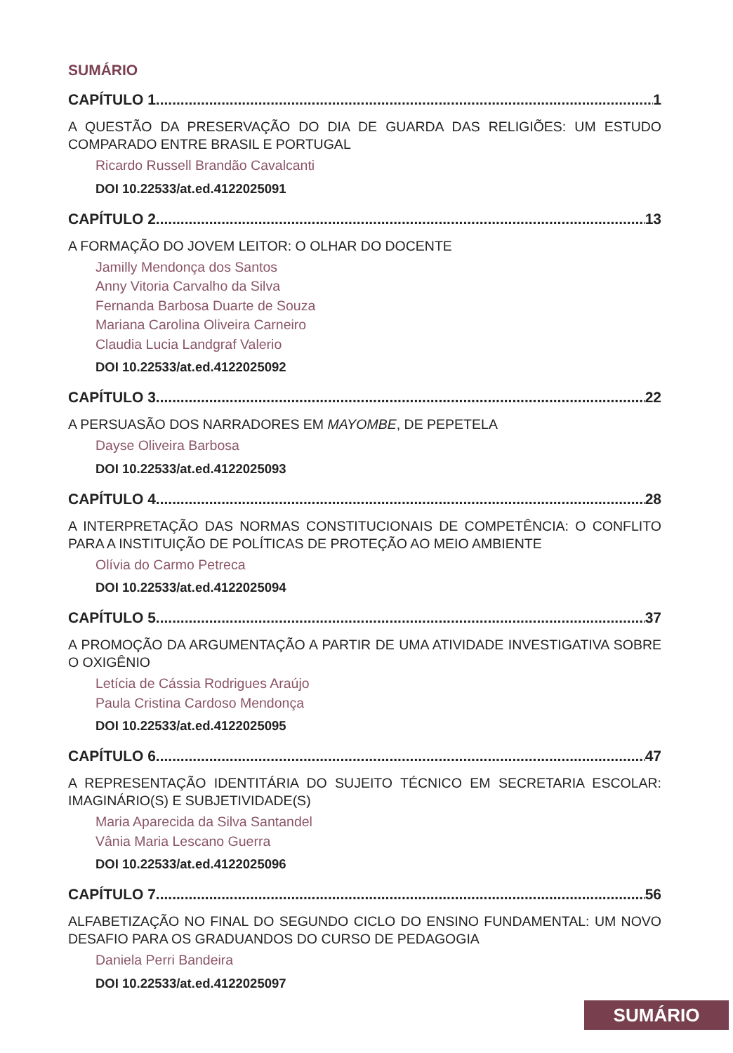SUMÁRIO
CAPÍTULO 1 1
A QUESTÃO DA PRESERVAÇÃO DO DIA DE GUARDA DAS RELIGIÕES: UM ESTUDO COMPARADO ENTRE BRASIL E PORTUGAL
Ricardo Russell Brandão Cavalcanti
DOI 10.22533/at.ed.4122025091
CAPÍTULO 2 13
A FORMAÇÃO DO JOVEM LEITOR: O OLHAR DO DOCENTE
Jamilly Mendonça dos Santos
Anny Vitoria Carvalho da Silva
Fernanda Barbosa Duarte de Souza
Mariana Carolina Oliveira Carneiro
Claudia Lucia Landgraf Valerio
DOI 10.22533/at.ed.4122025092
CAPÍTULO 3 22
A PERSUASÃO DOS NARRADORES EM MAYOMBE, DE PEPETELA
Dayse Oliveira Barbosa
DOI 10.22533/at.ed.4122025093
CAPÍTULO 4 28
A INTERPRETAÇÃO DAS NORMAS CONSTITUCIONAIS DE COMPETÊNCIA: O CONFLITO PARA A INSTITUIÇÃO DE POLÍTICAS DE PROTEÇÃO AO MEIO AMBIENTE
Olívia do Carmo Petreca
DOI 10.22533/at.ed.4122025094
CAPÍTULO 5 37
A PROMOÇÃO DA ARGUMENTAÇÃO A PARTIR DE UMA ATIVIDADE INVESTIGATIVA SOBRE O OXIGÊNIO
Letícia de Cássia Rodrigues Araújo
Paula Cristina Cardoso Mendonça
DOI 10.22533/at.ed.4122025095
CAPÍTULO 6 47
A REPRESENTAÇÃO IDENTITÁRIA DO SUJEITO TÉCNICO EM SECRETARIA ESCOLAR: IMAGINÁRIO(S) E SUBJETIVIDADE(S)
Maria Aparecida da Silva Santandel
Vânia Maria Lescano Guerra
DOI 10.22533/at.ed.4122025096
CAPÍTULO 7 56
ALFABETIZAÇÃO NO FINAL DO SEGUNDO CICLO DO ENSINO FUNDAMENTAL: UM NOVO DESAFIO PARA OS GRADUANDOS DO CURSO DE PEDAGOGIA
Daniela Perri Bandeira
DOI 10.22533/at.ed.4122025097
SUMÁRIO